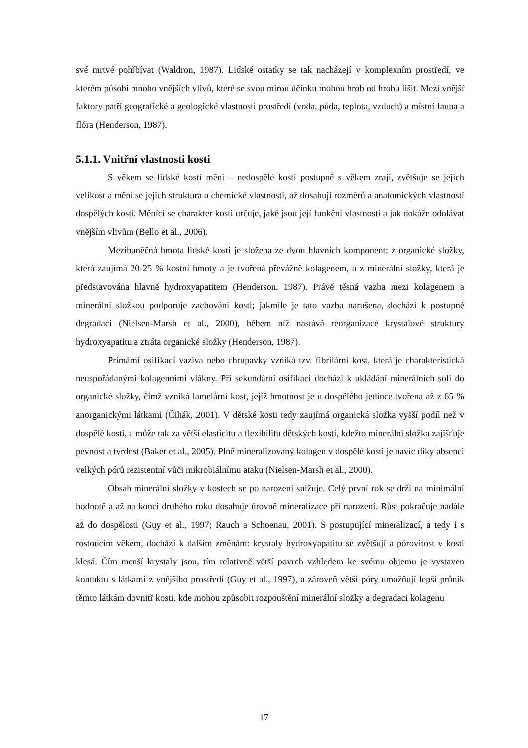své mrtvé pohřbívat (Waldron, 1987). Lidské ostatky se tak nacházejí v komplexním prostředí, ve kterém působí mnoho vnějších vlivů, které se svou mírou účinku mohou hrob od hrobu lišit. Mezi vnější faktory patří geografické a geologické vlastnosti prostředí (voda, půda, teplota, vzduch) a místní fauna a flóra (Henderson, 1987).
5.1.1. Vnitřní vlastnosti kosti
S věkem se lidské kosti mění – nedospělé kosti postupně s věkem zrají, zvětšuje se jejich velikost a mění se jejich struktura a chemické vlastnosti, až dosahují rozměrů a anatomických vlastností dospělých kostí. Měnící se charakter kosti určuje, jaké jsou její funkční vlastnosti a jak dokáže odolávat vnějším vlivům (Bello et al., 2006).
Mezibuněčná hmota lidské kosti je složena ze dvou hlavních komponent: z organické složky, která zaujímá 20-25 % kostní hmoty a je tvořená převážně kolagenem, a z minerální složky, která je představována hlavně hydroxyapatitem (Henderson, 1987). Právě těsná vazba mezi kolagenem a minerální složkou podporuje zachování kosti; jakmile je tato vazba narušena, dochází k postupné degradaci (Nielsen-Marsh et al., 2000), během níž nastává reorganizace krystalové struktury hydroxyapatitu a ztráta organické složky (Henderson, 1987).
Primární osifikací vaziva nebo chrupavky vzniká tzv. fibrilární kost, která je charakteristická neuspořádanými kolagenními vlákny. Při sekundární osifikaci dochází k ukládání minerálních solí do organické složky, čímž vzniká lamelární kost, jejíž hmotnost je u dospělého jedince tvořena až z 65 % anorganickými látkami (Čihák, 2001). V dětské kosti tedy zaujímá organická složka vyšší podíl než v dospělé kosti, a může tak za větší elasticitu a flexibilitu dětských kostí, kdežto minerální složka zajišťuje pevnost a tvrdost (Baker et al., 2005). Plně mineralizovaný kolagen v dospělé kosti je navíc díky absenci velkých pórů rezistentní vůči mikrobiálnímu ataku (Nielsen-Marsh et al., 2000).
Obsah minerální složky v kostech se po narození snižuje. Celý první rok se drží na minimální hodnotě a až na konci druhého roku dosahuje úrovně mineralizace při narození. Růst pokračuje nadále až do dospělosti (Guy et al., 1997; Rauch a Schoenau, 2001). S postupující mineralizací, a tedy i s rostoucím věkem, dochází k dalším změnám: krystaly hydroxyapatitu se zvětšují a pórovitost v kosti klesá. Čím menší krystaly jsou, tím relativně větší povrch vzhledem ke svému objemu je vystaven kontaktu s látkami z vnějšího prostředí (Guy et al., 1997), a zároveň větší póry umožňují lepší průnik těmto látkám dovnitř kosti, kde mohou způsobit rozpouštění minerální složky a degradaci kolagenu
17